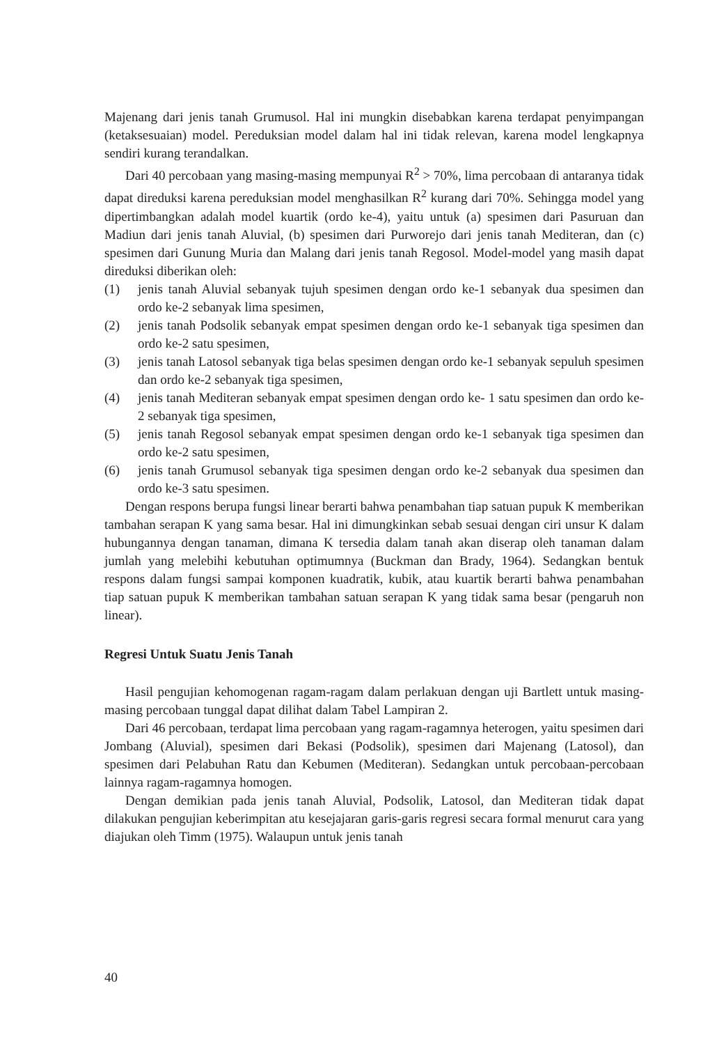Majenang dari jenis tanah Grumusol. Hal ini mungkin disebabkan karena terdapat penyimpangan (ketaksesuaian) model. Pereduksian model dalam hal ini tidak relevan, karena model lengkapnya sendiri kurang terandalkan.
Dari 40 percobaan yang masing-masing mempunyai R<sup>2</sup> > 70%, lima percobaan di antaranya tidak dapat direduksi karena pereduksian model menghasilkan R<sup>2</sup> kurang dari 70%. Sehingga model yang dipertimbangkan adalah model kuartik (ordo ke-4), yaitu untuk (a) spesimen dari Pasuruan dan Madiun dari jenis tanah Aluvial, (b) spesimen dari Purworejo dari jenis tanah Mediteran, dan (c) spesimen dari Gunung Muria dan Malang dari jenis tanah Regosol. Model-model yang masih dapat direduksi diberikan oleh:
(1) jenis tanah Aluvial sebanyak tujuh spesimen dengan ordo ke-1 sebanyak dua spesimen dan ordo ke-2 sebanyak lima spesimen,
(2) jenis tanah Podsolik sebanyak empat spesimen dengan ordo ke-1 sebanyak tiga spesimen dan ordo ke-2 satu spesimen,
(3) jenis tanah Latosol sebanyak tiga belas spesimen dengan ordo ke-1 sebanyak sepuluh spesimen dan ordo ke-2 sebanyak tiga spesimen,
(4) jenis tanah Mediteran sebanyak empat spesimen dengan ordo ke- 1 satu spesimen dan ordo ke-2 sebanyak tiga spesimen,
(5) jenis tanah Regosol sebanyak empat spesimen dengan ordo ke-1 sebanyak tiga spesimen dan ordo ke-2 satu spesimen,
(6) jenis tanah Grumusol sebanyak tiga spesimen dengan ordo ke-2 sebanyak dua spesimen dan ordo ke-3 satu spesimen.
Dengan respons berupa fungsi linear berarti bahwa penambahan tiap satuan pupuk K memberikan tambahan serapan K yang sama besar. Hal ini dimungkinkan sebab sesuai dengan ciri unsur K dalam hubungannya dengan tanaman, dimana K tersedia dalam tanah akan diserap oleh tanaman dalam jumlah yang melebihi kebutuhan optimumnya (Buckman dan Brady, 1964). Sedangkan bentuk respons dalam fungsi sampai komponen kuadratik, kubik, atau kuartik berarti bahwa penambahan tiap satuan pupuk K memberikan tambahan satuan serapan K yang tidak sama besar (pengaruh non linear).
Regresi Untuk Suatu Jenis Tanah
Hasil pengujian kehomogenan ragam-ragam dalam perlakuan dengan uji Bartlett untuk masing-masing percobaan tunggal dapat dilihat dalam Tabel Lampiran 2.
Dari 46 percobaan, terdapat lima percobaan yang ragam-ragamnya heterogen, yaitu spesimen dari Jombang (Aluvial), spesimen dari Bekasi (Podsolik), spesimen dari Majenang (Latosol), dan spesimen dari Pelabuhan Ratu dan Kebumen (Mediteran). Sedangkan untuk percobaan-percobaan lainnya ragam-ragamnya homogen.
Dengan demikian pada jenis tanah Aluvial, Podsolik, Latosol, dan Mediteran tidak dapat dilakukan pengujian keberimpitan atu kesejajaran garis-garis regresi secara formal menurut cara yang diajukan oleh Timm (1975). Walaupun untuk jenis tanah
40